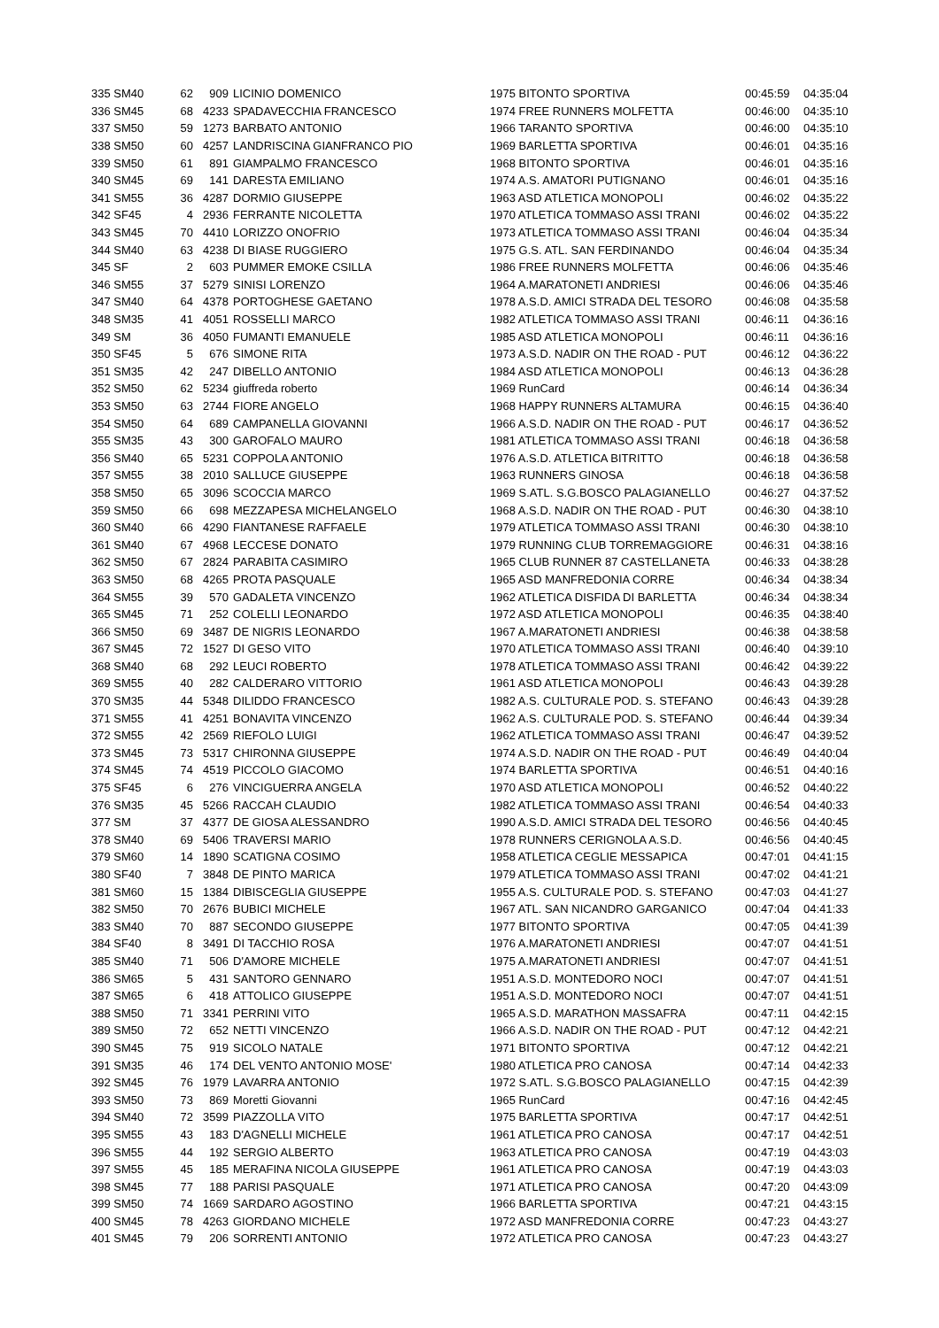| 335 SM40 | 62 | 909 | LICINIO DOMENICO | 1975 BITONTO SPORTIVA | 00:45:59 | 04:35:04 |
| 336 SM45 | 68 | 4233 | SPADAVECCHIA FRANCESCO | 1974 FREE RUNNERS MOLFETTA | 00:46:00 | 04:35:10 |
| 337 SM50 | 59 | 1273 | BARBATO ANTONIO | 1966 TARANTO SPORTIVA | 00:46:00 | 04:35:10 |
| 338 SM50 | 60 | 4257 | LANDRISCINA GIANFRANCO PIO | 1969 BARLETTA SPORTIVA | 00:46:01 | 04:35:16 |
| 339 SM50 | 61 | 891 | GIAMPALMO FRANCESCO | 1968 BITONTO SPORTIVA | 00:46:01 | 04:35:16 |
| 340 SM45 | 69 | 141 | DARESTA EMILIANO | 1974 A.S. AMATORI PUTIGNANO | 00:46:01 | 04:35:16 |
| 341 SM55 | 36 | 4287 | DORMIO GIUSEPPE | 1963 ASD ATLETICA MONOPOLI | 00:46:02 | 04:35:22 |
| 342 SF45 | 4 | 2936 | FERRANTE NICOLETTA | 1970 ATLETICA TOMMASO ASSI TRANI | 00:46:02 | 04:35:22 |
| 343 SM45 | 70 | 4410 | LORIZZO ONOFRIO | 1973 ATLETICA TOMMASO ASSI TRANI | 00:46:04 | 04:35:34 |
| 344 SM40 | 63 | 4238 | DI BIASE RUGGIERO | 1975 G.S. ATL. SAN FERDINANDO | 00:46:04 | 04:35:34 |
| 345 SF | 2 | 603 | PUMMER EMOKE CSILLA | 1986 FREE RUNNERS MOLFETTA | 00:46:06 | 04:35:46 |
| 346 SM55 | 37 | 5279 | SINISI LORENZO | 1964 A.MARATONETI ANDRIESI | 00:46:06 | 04:35:46 |
| 347 SM40 | 64 | 4378 | PORTOGHESE GAETANO | 1978 A.S.D. AMICI STRADA DEL TESORO | 00:46:08 | 04:35:58 |
| 348 SM35 | 41 | 4051 | ROSSELLI MARCO | 1982 ATLETICA TOMMASO ASSI TRANI | 00:46:11 | 04:36:16 |
| 349 SM | 36 | 4050 | FUMANTI EMANUELE | 1985 ASD ATLETICA MONOPOLI | 00:46:11 | 04:36:16 |
| 350 SF45 | 5 | 676 | SIMONE RITA | 1973 A.S.D. NADIR ON THE ROAD - PUT | 00:46:12 | 04:36:22 |
| 351 SM35 | 42 | 247 | DIBELLO ANTONIO | 1984 ASD ATLETICA MONOPOLI | 00:46:13 | 04:36:28 |
| 352 SM50 | 62 | 5234 | giuffreda roberto | 1969 RunCard | 00:46:14 | 04:36:34 |
| 353 SM50 | 63 | 2744 | FIORE ANGELO | 1968 HAPPY RUNNERS ALTAMURA | 00:46:15 | 04:36:40 |
| 354 SM50 | 64 | 689 | CAMPANELLA GIOVANNI | 1966 A.S.D. NADIR ON THE ROAD - PUT | 00:46:17 | 04:36:52 |
| 355 SM35 | 43 | 300 | GAROFALO MAURO | 1981 ATLETICA TOMMASO ASSI TRANI | 00:46:18 | 04:36:58 |
| 356 SM40 | 65 | 5231 | COPPOLA ANTONIO | 1976 A.S.D. ATLETICA BITRITTO | 00:46:18 | 04:36:58 |
| 357 SM55 | 38 | 2010 | SALLUCE GIUSEPPE | 1963 RUNNERS GINOSA | 00:46:18 | 04:36:58 |
| 358 SM50 | 65 | 3096 | SCOCCIA MARCO | 1969 S.ATL. S.G.BOSCO PALAGIANELLO | 00:46:27 | 04:37:52 |
| 359 SM50 | 66 | 698 | MEZZAPESA MICHELANGELO | 1968 A.S.D. NADIR ON THE ROAD - PUT | 00:46:30 | 04:38:10 |
| 360 SM40 | 66 | 4290 | FIANTANESE RAFFAELE | 1979 ATLETICA TOMMASO ASSI TRANI | 00:46:30 | 04:38:10 |
| 361 SM40 | 67 | 4968 | LECCESE DONATO | 1979 RUNNING CLUB TORREMAGGIORE | 00:46:31 | 04:38:16 |
| 362 SM50 | 67 | 2824 | PARABITA CASIMIRO | 1965 CLUB RUNNER 87 CASTELLANETA | 00:46:33 | 04:38:28 |
| 363 SM50 | 68 | 4265 | PROTA PASQUALE | 1965 ASD MANFREDONIA CORRE | 00:46:34 | 04:38:34 |
| 364 SM55 | 39 | 570 | GADALETA VINCENZO | 1962 ATLETICA DISFIDA DI BARLETTA | 00:46:34 | 04:38:34 |
| 365 SM45 | 71 | 252 | COLELLI LEONARDO | 1972 ASD ATLETICA MONOPOLI | 00:46:35 | 04:38:40 |
| 366 SM50 | 69 | 3487 | DE NIGRIS LEONARDO | 1967 A.MARATONETI ANDRIESI | 00:46:38 | 04:38:58 |
| 367 SM45 | 72 | 1527 | DI GESO VITO | 1970 ATLETICA TOMMASO ASSI TRANI | 00:46:40 | 04:39:10 |
| 368 SM40 | 68 | 292 | LEUCI ROBERTO | 1978 ATLETICA TOMMASO ASSI TRANI | 00:46:42 | 04:39:22 |
| 369 SM55 | 40 | 282 | CALDERARO VITTORIO | 1961 ASD ATLETICA MONOPOLI | 00:46:43 | 04:39:28 |
| 370 SM35 | 44 | 5348 | DILIDDO FRANCESCO | 1982 A.S. CULTURALE POD. S. STEFANO | 00:46:43 | 04:39:28 |
| 371 SM55 | 41 | 4251 | BONAVITA VINCENZO | 1962 A.S. CULTURALE POD. S. STEFANO | 00:46:44 | 04:39:34 |
| 372 SM55 | 42 | 2569 | RIEFOLO LUIGI | 1962 ATLETICA TOMMASO ASSI TRANI | 00:46:47 | 04:39:52 |
| 373 SM45 | 73 | 5317 | CHIRONNA GIUSEPPE | 1974 A.S.D. NADIR ON THE ROAD - PUT | 00:46:49 | 04:40:04 |
| 374 SM45 | 74 | 4519 | PICCOLO GIACOMO | 1974 BARLETTA SPORTIVA | 00:46:51 | 04:40:16 |
| 375 SF45 | 6 | 276 | VINCIGUERRA ANGELA | 1970 ASD ATLETICA MONOPOLI | 00:46:52 | 04:40:22 |
| 376 SM35 | 45 | 5266 | RACCAH CLAUDIO | 1982 ATLETICA TOMMASO ASSI TRANI | 00:46:54 | 04:40:33 |
| 377 SM | 37 | 4377 | DE GIOSA ALESSANDRO | 1990 A.S.D. AMICI STRADA DEL TESORO | 00:46:56 | 04:40:45 |
| 378 SM40 | 69 | 5406 | TRAVERSI MARIO | 1978 RUNNERS CERIGNOLA A.S.D. | 00:46:56 | 04:40:45 |
| 379 SM60 | 14 | 1890 | SCATIGNA COSIMO | 1958 ATLETICA CEGLIE MESSAPICA | 00:47:01 | 04:41:15 |
| 380 SF40 | 7 | 3848 | DE PINTO MARICA | 1979 ATLETICA TOMMASO ASSI TRANI | 00:47:02 | 04:41:21 |
| 381 SM60 | 15 | 1384 | DIBISCEGLIA GIUSEPPE | 1955 A.S. CULTURALE POD. S. STEFANO | 00:47:03 | 04:41:27 |
| 382 SM50 | 70 | 2676 | BUBICI MICHELE | 1967 ATL. SAN NICANDRO GARGANICO | 00:47:04 | 04:41:33 |
| 383 SM40 | 70 | 887 | SECONDO GIUSEPPE | 1977 BITONTO SPORTIVA | 00:47:05 | 04:41:39 |
| 384 SF40 | 8 | 3491 | DI TACCHIO ROSA | 1976 A.MARATONETI ANDRIESI | 00:47:07 | 04:41:51 |
| 385 SM40 | 71 | 506 | D'AMORE MICHELE | 1975 A.MARATONETI ANDRIESI | 00:47:07 | 04:41:51 |
| 386 SM65 | 5 | 431 | SANTORO GENNARO | 1951 A.S.D. MONTEDORO NOCI | 00:47:07 | 04:41:51 |
| 387 SM65 | 6 | 418 | ATTOLICO GIUSEPPE | 1951 A.S.D. MONTEDORO NOCI | 00:47:07 | 04:41:51 |
| 388 SM50 | 71 | 3341 | PERRINI VITO | 1965 A.S.D. MARATHON MASSAFRA | 00:47:11 | 04:42:15 |
| 389 SM50 | 72 | 652 | NETTI VINCENZO | 1966 A.S.D. NADIR ON THE ROAD - PUT | 00:47:12 | 04:42:21 |
| 390 SM45 | 75 | 919 | SICOLO NATALE | 1971 BITONTO SPORTIVA | 00:47:12 | 04:42:21 |
| 391 SM35 | 46 | 174 | DEL VENTO ANTONIO MOSE' | 1980 ATLETICA PRO CANOSA | 00:47:14 | 04:42:33 |
| 392 SM45 | 76 | 1979 | LAVARRA ANTONIO | 1972 S.ATL. S.G.BOSCO PALAGIANELLO | 00:47:15 | 04:42:39 |
| 393 SM50 | 73 | 869 | Moretti Giovanni | 1965 RunCard | 00:47:16 | 04:42:45 |
| 394 SM40 | 72 | 3599 | PIAZZOLLA VITO | 1975 BARLETTA SPORTIVA | 00:47:17 | 04:42:51 |
| 395 SM55 | 43 | 183 | D'AGNELLI MICHELE | 1961 ATLETICA PRO CANOSA | 00:47:17 | 04:42:51 |
| 396 SM55 | 44 | 192 | SERGIO ALBERTO | 1963 ATLETICA PRO CANOSA | 00:47:19 | 04:43:03 |
| 397 SM55 | 45 | 185 | MERAFINA NICOLA GIUSEPPE | 1961 ATLETICA PRO CANOSA | 00:47:19 | 04:43:03 |
| 398 SM45 | 77 | 188 | PARISI PASQUALE | 1971 ATLETICA PRO CANOSA | 00:47:20 | 04:43:09 |
| 399 SM50 | 74 | 1669 | SARDARO AGOSTINO | 1966 BARLETTA SPORTIVA | 00:47:21 | 04:43:15 |
| 400 SM45 | 78 | 4263 | GIORDANO MICHELE | 1972 ASD MANFREDONIA CORRE | 00:47:23 | 04:43:27 |
| 401 SM45 | 79 | 206 | SORRENTI ANTONIO | 1972 ATLETICA PRO CANOSA | 00:47:23 | 04:43:27 |